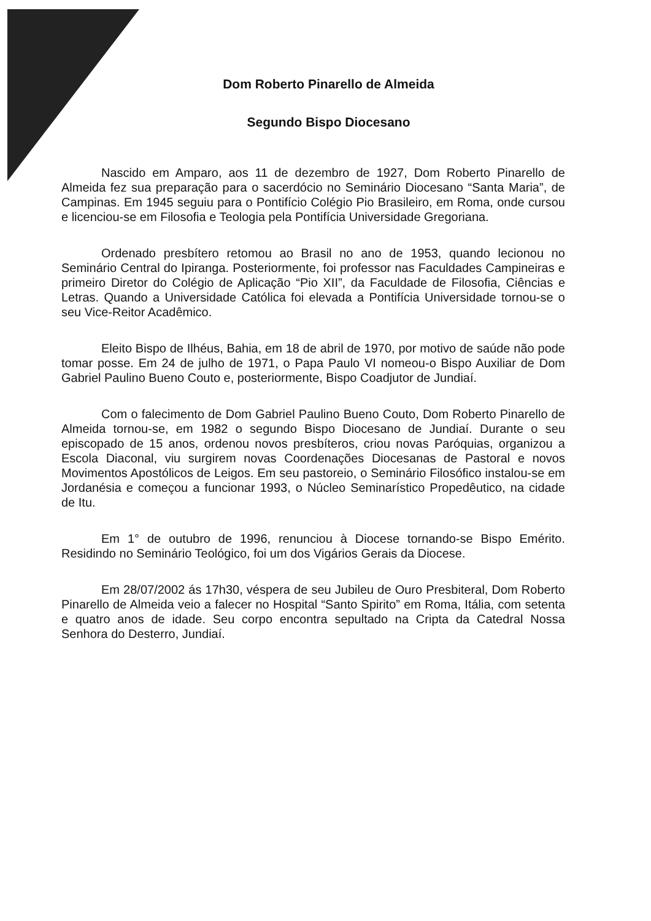Dom Roberto Pinarello de Almeida
Segundo Bispo Diocesano
Nascido em Amparo, aos 11 de dezembro de 1927, Dom Roberto Pinarello de Almeida fez sua preparação para o sacerdócio no Seminário Diocesano “Santa Maria”, de Campinas. Em 1945 seguiu para o Pontifício Colégio Pio Brasileiro, em Roma, onde cursou e licenciou-se em Filosofia e Teologia pela Pontifícia Universidade Gregoriana.
Ordenado presbítero retomou ao Brasil no ano de 1953, quando lecionou no Seminário Central do Ipiranga. Posteriormente, foi professor nas Faculdades Campineiras e primeiro Diretor do Colégio de Aplicação “Pio XII”, da Faculdade de Filosofia, Ciências e Letras. Quando a Universidade Católica foi elevada a Pontifícia Universidade tornou-se o seu Vice-Reitor Acadêmico.
Eleito Bispo de Ilhéus, Bahia, em 18 de abril de 1970, por motivo de saúde não pode tomar posse. Em 24 de julho de 1971, o Papa Paulo VI nomeou-o Bispo Auxiliar de Dom Gabriel Paulino Bueno Couto e, posteriormente, Bispo Coadjutor de Jundiaí.
Com o falecimento de Dom Gabriel Paulino Bueno Couto, Dom Roberto Pinarello de Almeida tornou-se, em 1982 o segundo Bispo Diocesano de Jundiaí. Durante o seu episcopado de 15 anos, ordenou novos presbíteros, criou novas Paróquias, organizou a Escola Diaconal, viu surgirem novas Coordenações Diocesanas de Pastoral e novos Movimentos Apostólicos de Leigos. Em seu pastoreio, o Seminário Filosófico instalou-se em Jordanésia e começou a funcionar 1993, o Núcleo Seminarístico Propedêutico, na cidade de Itu.
Em 1° de outubro de 1996, renunciou à Diocese tornando-se Bispo Emérito. Residindo no Seminário Teológico, foi um dos Vigários Gerais da Diocese.
Em 28/07/2002 ás 17h30, véspera de seu Jubileu de Ouro Presbiteral, Dom Roberto Pinarello de Almeida veio a falecer no Hospital “Santo Spirito” em Roma, Itália, com setenta e quatro anos de idade. Seu corpo encontra sepultado na Cripta da Catedral Nossa Senhora do Desterro, Jundiaí.